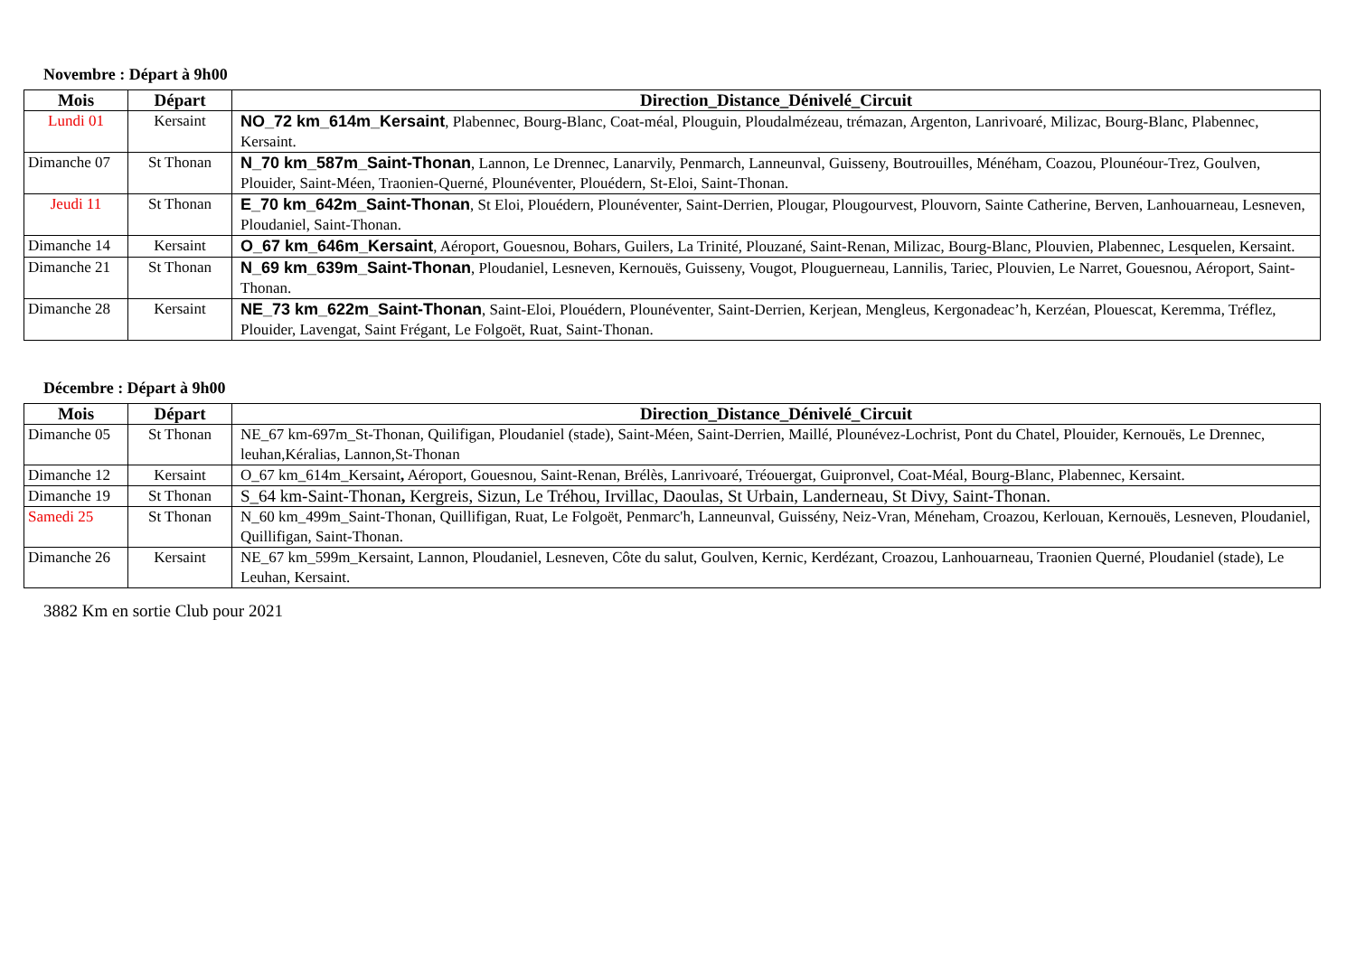Novembre : Départ à 9h00
| Mois | Départ | Direction_Distance_Dénivelé_Circuit |
| --- | --- | --- |
| Lundi 01 | Kersaint | NO_72 km_614m_Kersaint , Plabennec, Bourg-Blanc, Coat-méal, Plouguin, Ploudalmézeau, trémazan, Argenton, Lanrivoaré, Milizac, Bourg-Blanc, Plabennec, Kersaint. |
| Dimanche 07 | St Thonan | N_70 km_587m_Saint-Thonan , Lannon, Le Drennec, Lanarvily, Penmarch, Lanneunval, Guisseny, Boutrouilles, Ménéham, Coazou, Plounéour-Trez, Goulven, Plouider, Saint-Méen, Traonien-Querné, Plounéventer, Plouédern, St-Eloi, Saint-Thonan. |
| Jeudi 11 | St Thonan | E_70 km_642m_Saint-Thonan , St Eloi, Plouédern, Plounéventer, Saint-Derrien, Plougar, Plougourvest, Plouvorn, Sainte Catherine, Berven, Lanhouarneau, Lesneven, Ploudaniel, Saint-Thonan. |
| Dimanche 14 | Kersaint | O_67 km_646m_Kersaint , Aéroport, Gouesnou, Bohars, Guilers, La Trinité, Plouzané, Saint-Renan, Milizac, Bourg-Blanc, Plouvien, Plabennec, Lesquelen, Kersaint. |
| Dimanche 21 | St Thonan | N_69 km_639m_Saint-Thonan , Ploudaniel, Lesneven, Kernouës, Guisseny, Vougot, Plouguerneau, Lannilis, Tariec, Plouvien, Le Narret, Gouesnou, Aéroport, Saint-Thonan. |
| Dimanche 28 | Kersaint | NE_73 km_622m_Saint-Thonan , Saint-Eloi, Plouédern, Plounéventer, Saint-Derrien, Kerjean, Mengleus, Kergonadeac’h, Kerzéan, Plouescat, Keremma, Tréflez, Plouider, Lavengat, Saint Frégant, Le Folgoët, Ruat, Saint-Thonan. |
Décembre : Départ à 9h00
| Mois | Départ | Direction_Distance_Dénivelé_Circuit |
| --- | --- | --- |
| Dimanche 05 | St Thonan | NE_67 km-697m_St-Thonan, Quilifigan, Ploudaniel (stade), Saint-Méen, Saint-Derrien, Maillé, Plounévez-Lochrist, Pont du Chatel, Plouider, Kernouës, Le Drennec, leuhan,Kéralias, Lannon,St-Thonan |
| Dimanche 12 | Kersaint | O_67 km_614m_Kersaint , Aéroport, Gouesnou, Saint-Renan, Brélès, Lanrivoaré, Tréouergat, Guipronvel, Coat-Méal, Bourg-Blanc, Plabennec, Kersaint. |
| Dimanche 19 | St Thonan | S_64 km-Saint-Thonan , Kergreis, Sizun, Le Tréhou, Irvillac, Daoulas, St Urbain, Landerneau, St Divy, Saint-Thonan. |
| Samedi 25 | St Thonan | N_60 km_499m_Saint-Thonan, Quillifigan, Ruat, Le Folgoët, Penmarc'h, Lanneunval, Guissény, Neiz-Vran, Méneham, Croazou, Kerlouan, Kernouës, Lesneven, Ploudaniel, Quillifigan, Saint-Thonan. |
| Dimanche 26 | Kersaint | NE_67 km_599m_Kersaint, Lannon, Ploudaniel, Lesneven, Côte du salut, Goulven, Kernic, Kerdézant, Croazou, Lanhouarneau, Traonien Querné, Ploudaniel (stade), Le Leuhan, Kersaint. |
3882 Km en sortie Club pour 2021